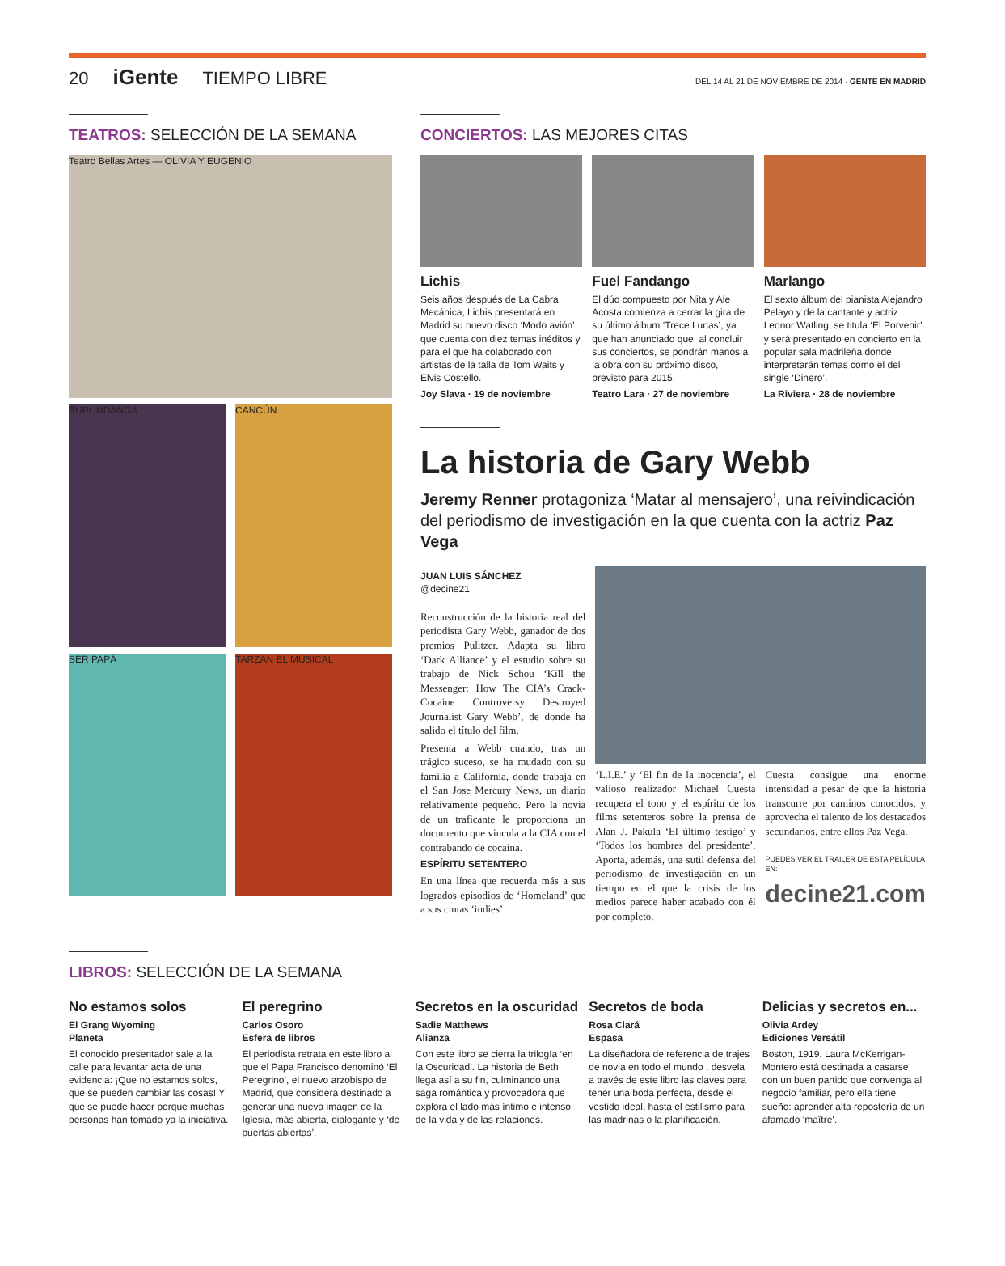20 iGente TIEMPO LIBRE DEL 14 AL 21 DE NOVIEMBRE DE 2014 · GENTE EN MADRID
TEATROS: SELECCIÓN DE LA SEMANA
Teatro Bellas Artes — OLIVIA Y EUGENIO
BURUNDANGA CANCÚN
SER PAPÁ TARZAN EL MUSICAL
CONCIERTOS: LAS MEJORES CITAS
Lichis
Seis años después de La Cabra Mecánica, Lichis presentará en Madrid su nuevo disco ‘Modo avión’, que cuenta con diez temas inéditos y para el que ha colaborado con artistas de la talla de Tom Waits y Elvis Costello.
Joy Slava · 19 de noviembre
Fuel Fandango
El dúo compuesto por Nita y Ale Acosta comienza a cerrar la gira de su último álbum ‘Trece Lunas’, ya que han anunciado que, al concluir sus conciertos, se pondrán manos a la obra con su próximo disco, previsto para 2015.
Teatro Lara · 27 de noviembre
Marlango
El sexto álbum del pianista Alejandro Pelayo y de la cantante y actriz Leonor Watling, se titula ‘El Porvenir’ y será presentado en concierto en la popular sala madrileña donde interpretarán temas como el del single ‘Dinero’.
La Riviera · 28 de noviembre
La historia de Gary Webb
Jeremy Renner protagoniza ‘Matar al mensajero’, una reivindicación del periodismo de investigación en la que cuenta con la actriz Paz Vega
JUAN LUIS SÁNCHEZ
@decine21
Reconstrucción de la historia real del periodista Gary Webb, ganador de dos premios Pulitzer. Adapta su libro ‘Dark Alliance’ y el estudio sobre su trabajo de Nick Schou ‘Kill the Messenger: How The CIA’s Crack-Cocaine Controversy Destroyed Journalist Gary Webb’, de donde ha salido el título del film.
Presenta a Webb cuando, tras un trágico suceso, se ha mudado con su familia a California, donde trabaja en el San Jose Mercury News, un diario relativamente pequeño. Pero la novia de un traficante le proporciona un documento que vincula a la CIA con el contrabando de cocaína.
ESPÍRITU SETENTERO
En una línea que recuerda más a sus logrados episodios de ‘Homeland’ que a sus cintas ‘indies’
‘L.I.E.’ y ‘El fin de la inocencia’, el valioso realizador Michael Cuesta recupera el tono y el espíritu de los films setenteros sobre la prensa de Alan J. Pakula ‘El último testigo’ y ‘Todos los hombres del presidente’. Aporta, además, una sutil defensa del periodismo de investigación en un tiempo en el que la crisis de los medios parece haber acabado con él por completo.
Cuesta consigue una enorme intensidad a pesar de que la historia transcurre por caminos conocidos, y aprovecha el talento de los destacados secundarios, entre ellos Paz Vega.
PUEDES VER EL TRAILER DE ESTA PELÍCULA EN:
decine21.com
LIBROS: SELECCIÓN DE LA SEMANA
No estamos solos
El Grang Wyoming
Planeta
El conocido presentador sale a la calle para levantar acta de una evidencia: ¡Que no estamos solos, que se pueden cambiar las cosas! Y que se puede hacer porque muchas personas han tomado ya la iniciativa.
El peregrino
Carlos Osoro
Esfera de libros
El periodista retrata en este libro al que el Papa Francisco denominó ‘El Peregrino’, el nuevo arzobispo de Madrid, que considera destinado a generar una nueva imagen de la Iglesia, más abierta, dialogante y ‘de puertas abiertas’.
Secretos en la oscuridad
Sadie Matthews
Alianza
Con este libro se cierra la trilogía ‘en la Oscuridad’. La historia de Beth llega así a su fin, culminando una saga romántica y provocadora que explora el lado más íntimo e intenso de la vida y de las relaciones.
Secretos de boda
Rosa Clará
Espasa
La diseñadora de referencia de trajes de novia en todo el mundo , desvela a través de este libro las claves para tener una boda perfecta, desde el vestido ideal, hasta el estilismo para las madrinas o la planificación.
Delicias y secretos en...
Olivia Ardey
Ediciones Versátil
Boston, 1919. Laura McKerrigan-Montero está destinada a casarse con un buen partido que convenga al negocio familiar, pero ella tiene sueño: aprender alta repostería de un afamado ‘maître’.